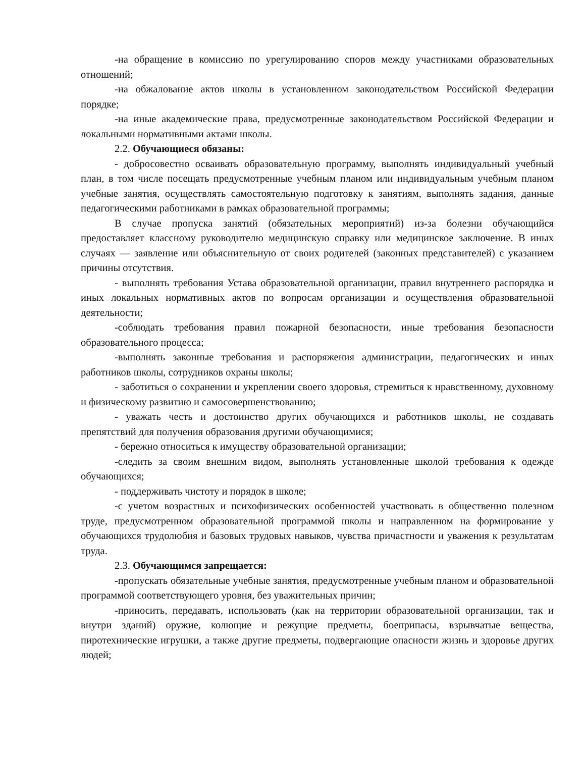-на обращение в комиссию по урегулированию споров между участниками образовательных отношений;
-на обжалование актов школы в установленном законодательством Российской Федерации порядке;
-на иные академические права, предусмотренные законодательством Российской Федерации и локальными нормативными актами школы.
2.2. Обучающиеся обязаны:
- добросовестно осваивать образовательную программу, выполнять индивидуальный учебный план, в том числе посещать предусмотренные учебным планом или индивидуальным учебным планом учебные занятия, осуществлять самостоятельную подготовку к занятиям, выполнять задания, данные педагогическими работниками в рамках образовательной программы;
В случае пропуска занятий (обязательных мероприятий) из-за болезни обучающийся предоставляет классному руководителю медицинскую справку или медицинское заключение. В иных случаях — заявление или объяснительную от своих родителей (законных представителей) с указанием причины отсутствия.
- выполнять требования Устава образовательной организации, правил внутреннего распорядка и иных локальных нормативных актов по вопросам организации и осуществления образовательной деятельности;
-соблюдать требования правил пожарной безопасности, иные требования безопасности образовательного процесса;
-выполнять законные требования и распоряжения администрации, педагогических и иных работников школы, сотрудников охраны школы;
- заботиться о сохранении и укреплении своего здоровья, стремиться к нравственному, духовному и физическому развитию и самосовершенствованию;
- уважать честь и достоинство других обучающихся и работников школы, не создавать препятствий для получения образования другими обучающимися;
- бережно относиться к имуществу образовательной организации;
-следить за своим внешним видом, выполнять установленные школой требования к одежде обучающихся;
- поддерживать чистоту и порядок в школе;
-с учетом возрастных и психофизических особенностей участвовать в общественно полезном труде, предусмотренном образовательной программой школы и направленном на формирование у обучающихся трудолюбия и базовых трудовых навыков, чувства причастности и уважения к результатам труда.
2.3. Обучающимся запрещается:
-пропускать обязательные учебные занятия, предусмотренные учебным планом и образовательной программой соответствующего уровня, без уважительных причин;
-приносить, передавать, использовать (как на территории образовательной организации, так и внутри зданий) оружие, колющие и режущие предметы, боеприпасы, взрывчатые вещества, пиротехнические игрушки, а также другие предметы, подвергающие опасности жизнь и здоровье других людей;